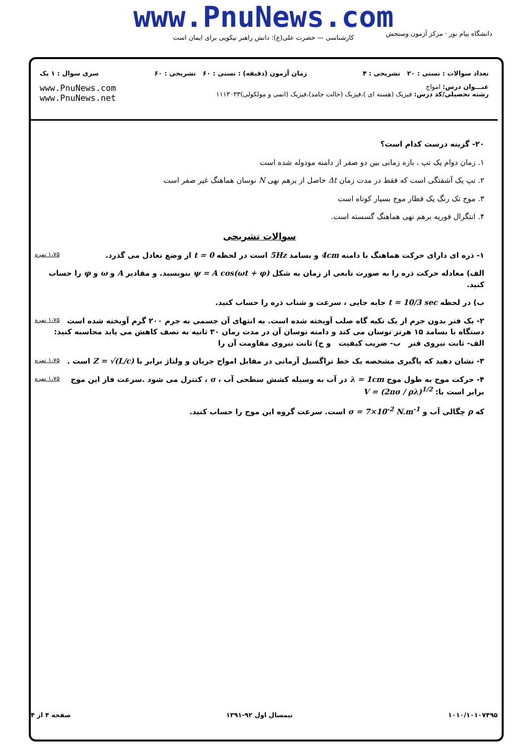www.PnuNews.com
کارشناسی — حضرت علی(ع): دانش راهبر نیکویی برای ایمان است
دانشگاه پیام نور · مرکز آزمون وسنجش
تعداد سوالات : تستی : ۲۰ تشریحی : ۴ زمان آزمون (دقیقه) : تستی : ۶۰ تشریحی : ۶۰ سری سوال : ۱ یک
عنـــوان درس: امواج
رشته تحصیلی/کد درس: فیزیک (هسته ای )،فیزیک (حالت جامد)،فیزیک (اتمی و مولکولی)۱۱۱۳۰۳۳
www.PnuNews.com
www.PnuNews.net
۲۰- گزینه درست کدام است؟
۱. زمان دوام یک تپ ، بازه زمانی بین دو صفر از دامنه مودوله شده است
۲. تپ یک آشفتگی است که فقط در مدت زمان Δt حاصل از برهم نهی N نوسان هماهنگ غیر صفر است
۳. موج تک رنگ یک قطار موج بسیار کوتاه است
۴. انتگرال فوریه برهم نهی هماهنگ گسسته است.
سوالات تشریحی
۱،۷۵ نمره ۱- ذره ای دارای حرکت هماهنگ با دامنه 4cm و بسامد 5Hz است در لحظه t = 0 از وضع تعادل می گذرد.
الف) معادله حرکت ذره را به صورت تابعی از زمان به شکل ψ = A cos(ωt + φ) بنویسید. و مقادیر A و ω و φ را حساب کنید.
ب) در لحظه t = 10/3 sec جابه جایی ، سرعت و شتاب ذره را حساب کنید.
۱،۷۵ نمره ۲- یک فنر بدون جرم از یک تکیه گاه صلب آویخته شده است. به انتهای آن جسمی به جرم ۲۰۰ گرم آویخته شده است دستگاه با بسامد ۱۵ هرتز نوسان می کند و دامنه نوسان آن در مدت زمان ۳۰ ثانیه به نصف کاهش می یابد محاسبه کنید:
الف- ثابت نیروی فنر ب- ضریب کیفیت و ج) ثابت نیروی مقاومت آن را
۱،۷۵ نمره ۳- نشان دهید که پاگیری مشخصه یک خط تراگسیل آرمانی در مقابل امواج جریان و ولتاژ برابر با Z = √(L/c) است .
۱،۷۵ نمره ۴- حرکت موج به طول موج λ = 1cm در آب به وسیله کشش سطحی آب ، σ ، کنترل می شود .سرعت فاز این موج برابر است با: V = (2πσ / ρλ)<sup>1/2</sup>
که ρ چگالی آب و σ = 7×10<sup>-2</sup> N.m<sup>-1</sup> است. سرعت گروه این موج را حساب کنید.
۱۰۱۰/۱۰۱۰۷۴۹۵ نیمسال اول ۹۲-۱۳۹۱ صفحه ۴ از ۴